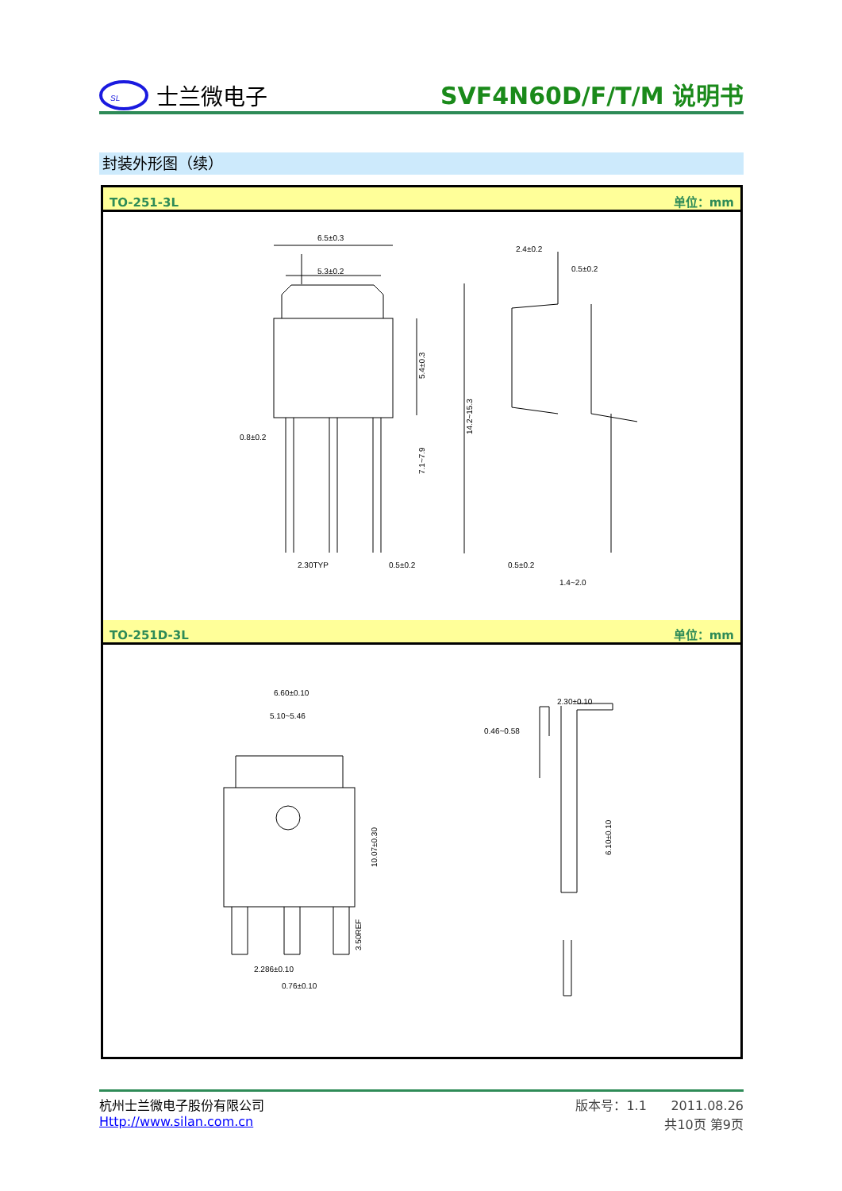SL
士兰微电子
SVF4N60D/F/T/M 说明书
封装外形图（续）
TO-251-3L 单位：mm
6.5±0.3
5.3±0.2
2.4±0.2
0.5±0.2
0.8±0.2
2.30TYP
0.5±0.2
0.5±0.2
1.4~2.0
5.4±0.3
7.1~7.9
14.2~15.3
TO-251D-3L 单位：mm
6.60±0.10
5.10~5.46
2.30±0.10
0.46~0.58
2.286±0.10
0.76±0.10
10.07±0.30
3.50REF
6.10±0.10
杭州士兰微电子股份有限公司
Http://www.silan.com.cn
版本号：1.1 2011.08.26
共10页 第9页